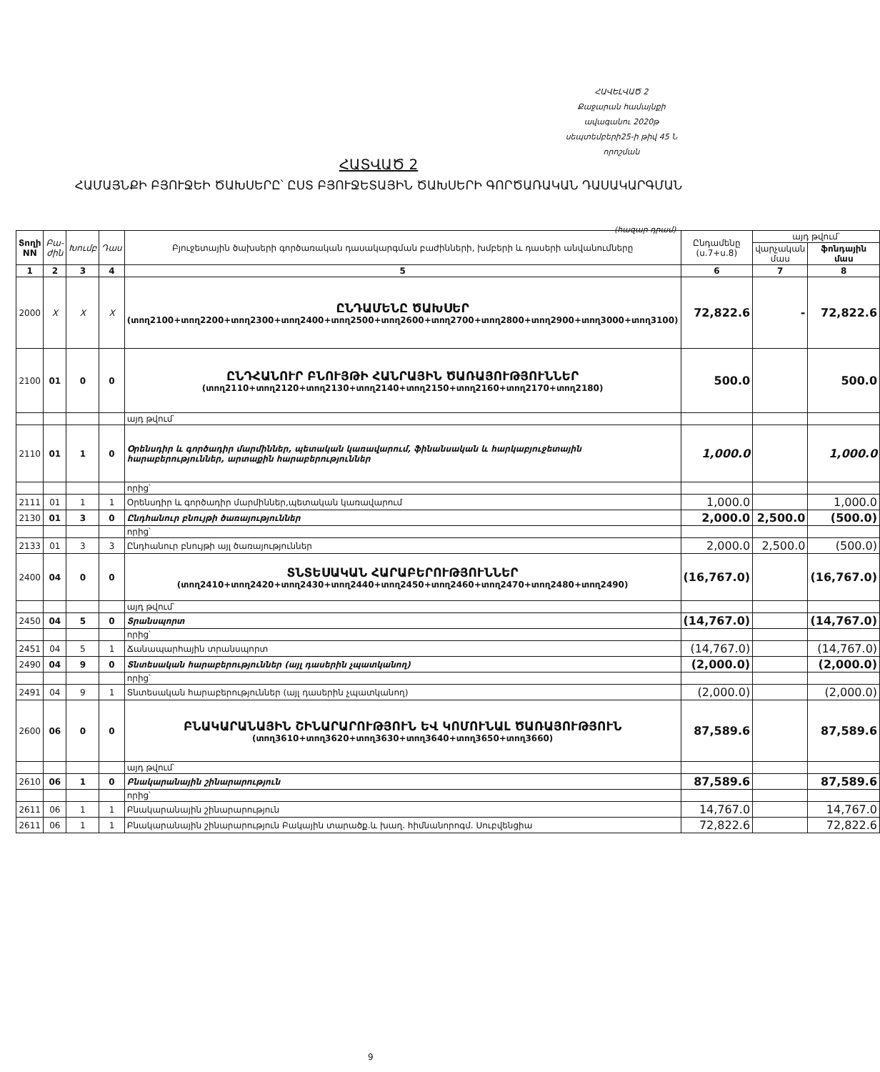ՀԱՎԵԼՎԱԾ 2
Քաջարան համայնքի
ավագանու 2020թ
սեպտեմբերի25-ի թիվ 45 Ն
որոշման
ՀԱՏՎԱԾ 2
ՀԱՄԱՅՆՔԻ ԲՅՈՒՋԵԻ ԾԱԽՍԵՐԸ՝ ԸՍՏ ԲՅՈՒՋԵՏԱՅԻՆ ԾԱԽՍԵՐԻ ԳՈՐԾԱՌԱԿԱՆ ԴԱՍԱԿԱՐԳՄԱՆ
(հազար դրամ)
| Տողի NN | Բա-ժին | Խումբ | Դաս | Բյուջետային ծախսերի գործառական դասակարգման բաժինների, խմբերի և դասերի անվանումները | Ընդամենը (ս.7+ս.8) | այդ թվում՝ | |
| --- | --- | --- | --- | --- | --- | --- | --- |
| | | | | | | վարչական մաս | ֆոնդային մաս |
| 1 | 2 | 3 | 4 | 5 | 6 | 7 | 8 |
| 2000 | X | X | X | ԸՆԴԱՄԵՆԸ ԾԱԽՍԵՐ (տող2100+տող2200+տող2300+տող2400+տող2500+տող2600+տող2700+տող2800+տող2900+տող3000+տող3100) | 72,822.6 | - | 72,822.6 |
| 2100 | 01 | 0 | 0 | ԸՆԴՀԱՆՈՒՐ ԲՆՈՒՅԹԻ ՀԱՆՐԱՅԻՆ ԾԱՌԱՅՈՒԹՅՈՒՆՆԵՐ (տող2110+տող2120+տող2130+տող2140+տող2150+տող2160+տող2170+տող2180) | 500.0 | | 500.0 |
| | | | | այդ թվում՝ | | | |
| 2110 | 01 | 1 | 0 | Օրենսդիր և գործադիր մարմիններ, պետական կառավարում, ֆինանսական և հարկաբյուջետային հարաբերություններ, արտաքին հարաբերություններ | 1,000.0 | | 1,000.0 |
| | | | | որից՝ | | | |
| 2111 | 01 | 1 | 1 | Օրենսդիր և գործադիր մարմիններ,պետական կառավարում | 1,000.0 | | 1,000.0 |
| 2130 | 01 | 3 | 0 | Ընդհանուր բնույթի ծառայություններ | 2,000.0 | 2,500.0 | (500.0) |
| | | | | որից՝ | | | |
| 2133 | 01 | 3 | 3 | Ընդհանուր բնույթի այլ ծառայություններ | 2,000.0 | 2,500.0 | (500.0) |
| 2400 | 04 | 0 | 0 | ՏՆՏԵՍԱԿԱՆ ՀԱՐԱԲԵՐՈՒԹՅՈՒՆՆԵՐ (տող2410+տող2420+տող2430+տող2440+տող2450+տող2460+տող2470+տող2480+տող2490) | (16,767.0) | | (16,767.0) |
| | | | | այդ թվում՝ | | | |
| 2450 | 04 | 5 | 0 | Տրանսպորտ | (14,767.0) | | (14,767.0) |
| | | | | որից՝ | | | |
| 2451 | 04 | 5 | 1 | Ճանապարհային տրանսպորտ | (14,767.0) | | (14,767.0) |
| 2490 | 04 | 9 | 0 | Տնտեսական հարաբերություններ (այլ դասերին չպատկանող) | (2,000.0) | | (2,000.0) |
| | | | | որից՝ | | | |
| 2491 | 04 | 9 | 1 | Տնտեսական հարաբերություններ (այլ դասերին չպատկանող) | (2,000.0) | | (2,000.0) |
| 2600 | 06 | 0 | 0 | ԲՆԱԿԱՐԱՆԱՅԻՆ ՇԻՆԱՐԱՐՈՒԹՅՈՒՆ ԵՎ ԿՈՄՈՒՆԱԼ ԾԱՌԱՅՈՒԹՅՈՒՆ (տող3610+տող3620+տող3630+տող3640+տող3650+տող3660) | 87,589.6 | | 87,589.6 |
| | | | | այդ թվում՝ | | | |
| 2610 | 06 | 1 | 0 | Բնակարանային շինարարություն | 87,589.6 | | 87,589.6 |
| | | | | որից՝ | | | |
| 2611 | 06 | 1 | 1 | Բնակարանային շինարարություն | 14,767.0 | | 14,767.0 |
| 2611 | 06 | 1 | 1 | Բնակարանային շինարարություն Բակային տարածք.և խաղ. հիմնանորոգմ. Սուբվենցիա | 72,822.6 | | 72,822.6 |
9